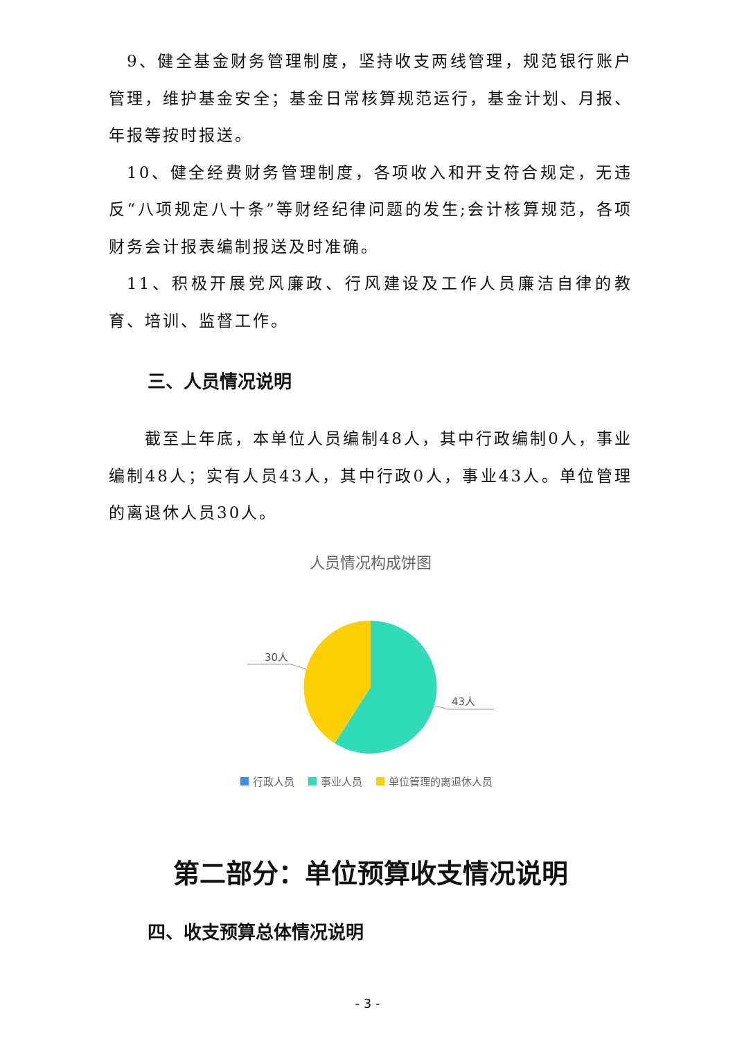9、健全基金财务管理制度，坚持收支两线管理，规范银行账户管理，维护基金安全；基金日常核算规范运行，基金计划、月报、年报等按时报送。
10、健全经费财务管理制度，各项收入和开支符合规定，无违反“八项规定八十条”等财经纪律问题的发生;会计核算规范，各项财务会计报表编制报送及时准确。
11、积极开展党风廉政、行风建设及工作人员廉洁自律的教育、培训、监督工作。
三、人员情况说明
截至上年底，本单位人员编制48人，其中行政编制0人，事业编制48人；实有人员43人，其中行政0人，事业43人。单位管理的离退休人员30人。
人员情况构成饼图
30人
43人
行政人员
事业人员
单位管理的离退休人员
第二部分：单位预算收支情况说明
四、收支预算总体情况说明
- 3 -